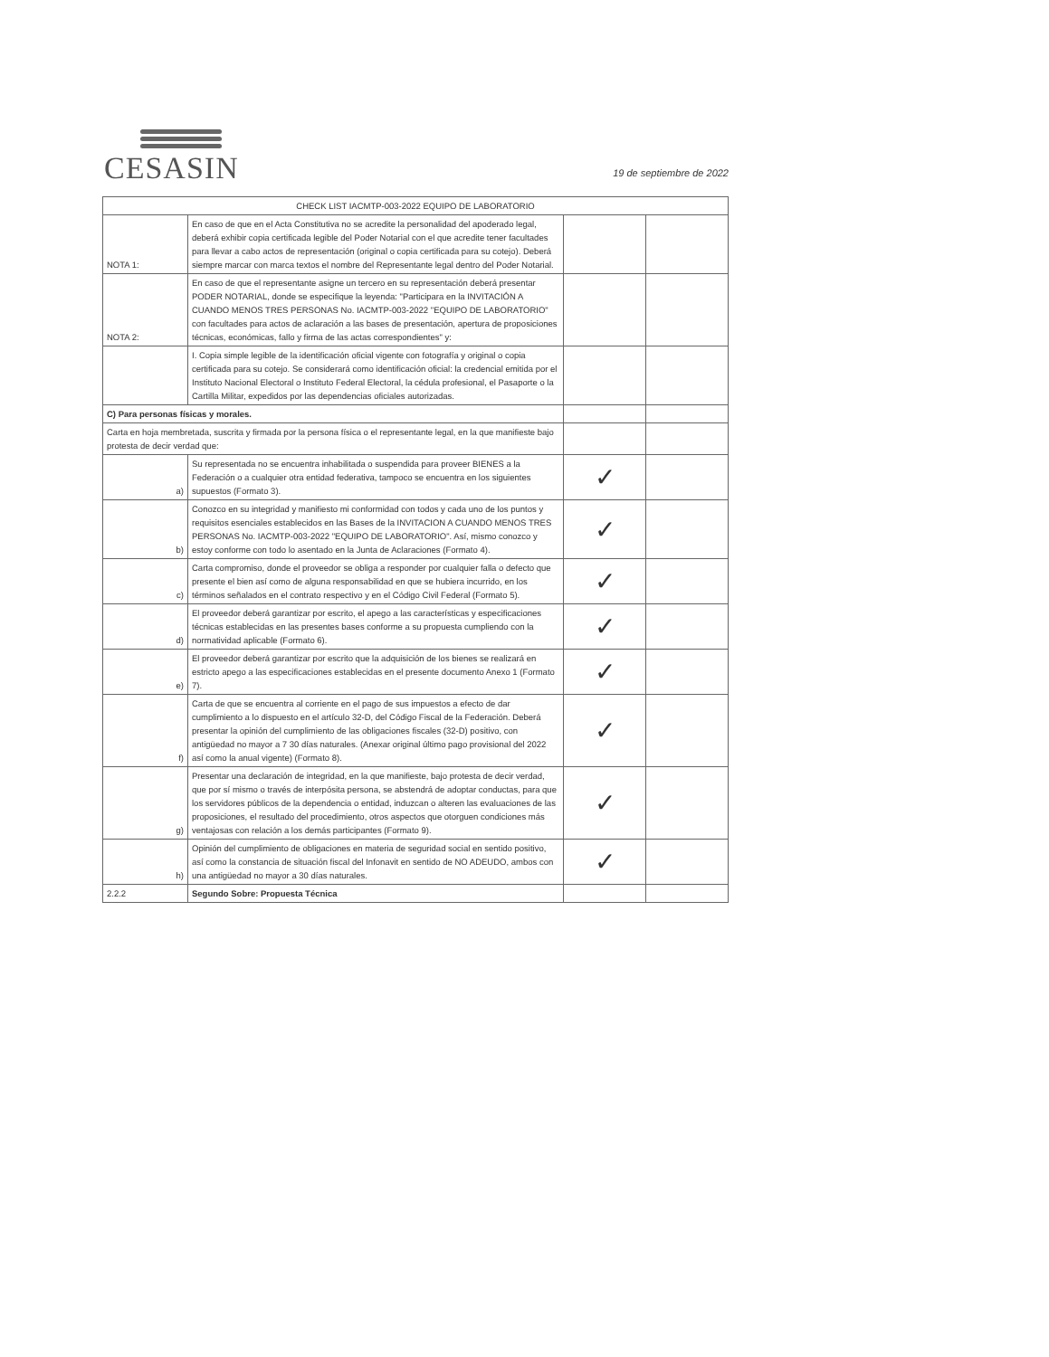CESASIN
19 de septiembre de 2022
| CHECK LIST IACMTP-003-2022 EQUIPO DE LABORATORIO | | | |
| --- | --- | --- | --- |
| NOTA 1: | En caso de que en el Acta Constitutiva no se acredite la personalidad del apoderado legal, deberá exhibir copia certificada legible del Poder Notarial con el que acredite tener facultades para llevar a cabo actos de representación (original o copia certificada para su cotejo). Deberá siempre marcar con marca textos el nombre del Representante legal dentro del Poder Notarial. | | |
| NOTA 2: | En caso de que el representante asigne un tercero en su representación deberá presentar PODER NOTARIAL, donde se especifique la leyenda: "Participara en la INVITACIÓN A CUANDO MENOS TRES PERSONAS No. IACMTP-003-2022 "EQUIPO DE LABORATORIO" con facultades para actos de aclaración a las bases de presentación, apertura de proposiciones técnicas, económicas, fallo y firma de las actas correspondientes" y: | | |
| | I. Copia simple legible de la identificación oficial vigente con fotografía y original o copia certificada para su cotejo. Se considerará como identificación oficial: la credencial emitida por el Instituto Nacional Electoral o Instituto Federal Electoral, la cédula profesional, el Pasaporte o la Cartilla Militar, expedidos por las dependencias oficiales autorizadas. | | |
| C) Para personas físicas y morales. | | | |
| Carta en hoja membretada, suscrita y firmada por la persona física o el representante legal, en la que manifieste bajo protesta de decir verdad que: | | | |
| a) | Su representada no se encuentra inhabilitada o suspendida para proveer BIENES a la Federación o a cualquier otra entidad federativa, tampoco se encuentra en los siguientes supuestos (Formato 3). | ✓ | |
| b) | Conozco en su integridad y manifiesto mi conformidad con todos y cada uno de los puntos y requisitos esenciales establecidos en las Bases de la INVITACION A CUANDO MENOS TRES PERSONAS No. IACMTP-003-2022 "EQUIPO DE LABORATORIO". Así, mismo conozco y estoy conforme con todo lo asentado en la Junta de Aclaraciones (Formato 4). | ✓ | |
| c) | Carta compromiso, donde el proveedor se obliga a responder por cualquier falla o defecto que presente el bien así como de alguna responsabilidad en que se hubiera incurrido, en los términos señalados en el contrato respectivo y en el Código Civil Federal (Formato 5). | ✓ | |
| d) | El proveedor deberá garantizar por escrito, el apego a las características y especificaciones técnicas establecidas en las presentes bases conforme a su propuesta cumpliendo con la normatividad aplicable (Formato 6). | ✓ | |
| e) | El proveedor deberá garantizar por escrito que la adquisición de los bienes se realizará en estricto apego a las especificaciones establecidas en el presente documento Anexo 1 (Formato 7). | ✓ | |
| f) | Carta de que se encuentra al corriente en el pago de sus impuestos a efecto de dar cumplimiento a lo dispuesto en el artículo 32-D, del Código Fiscal de la Federación. Deberá presentar la opinión del cumplimiento de las obligaciones fiscales (32-D) positivo, con antigüedad no mayor a 7 30 días naturales. (Anexar original último pago provisional del 2022 así como la anual vigente) (Formato 8). | ✓ | |
| g) | Presentar una declaración de integridad, en la que manifieste, bajo protesta de decir verdad, que por sí mismo o través de interpósita persona, se abstendrá de adoptar conductas, para que los servidores públicos de la dependencia o entidad, induzcan o alteren las evaluaciones de las proposiciones, el resultado del procedimiento, otros aspectos que otorguen condiciones más ventajosas con relación a los demás participantes (Formato 9). | ✓ | |
| h) | Opinión del cumplimiento de obligaciones en materia de seguridad social en sentido positivo, así como la constancia de situación fiscal del Infonavit en sentido de NO ADEUDO, ambos con una antigüedad no mayor a 30 días naturales. | ✓ | |
| 2.2.2 | Segundo Sobre: Propuesta Técnica | | |